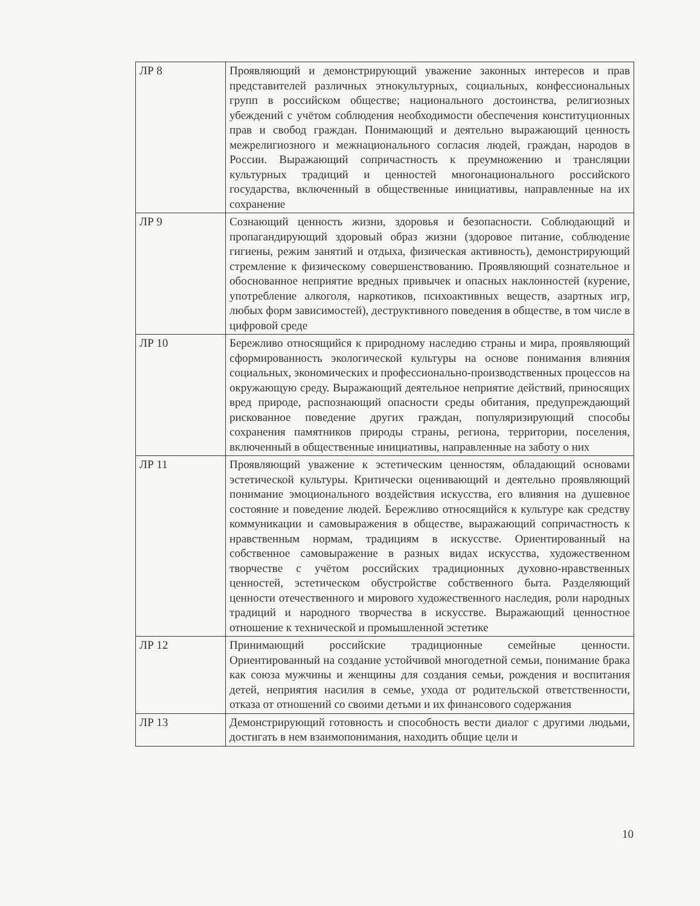| ЛР 8 | Проявляющий и демонстрирующий уважение законных интересов и прав представителей различных этнокультурных, социальных, конфессиональных групп в российском обществе; национального достоинства, религиозных убеждений с учётом соблюдения необходимости обеспечения конституционных прав и свобод граждан. Понимающий и деятельно выражающий ценность межрелигиозного и межнационального согласия людей, граждан, народов в России. Выражающий сопричастность к преумножению и трансляции культурных традиций и ценностей многонационального российского государства, включенный в общественные инициативы, направленные на их сохранение |
| ЛР 9 | Сознающий ценность жизни, здоровья и безопасности. Соблюдающий и пропагандирующий здоровый образ жизни (здоровое питание, соблюдение гигиены, режим занятий и отдыха, физическая активность), демонстрирующий стремление к физическому совершенствованию. Проявляющий сознательное и обоснованное неприятие вредных привычек и опасных наклонностей (курение, употребление алкоголя, наркотиков, психоактивных веществ, азартных игр, любых форм зависимостей), деструктивного поведения в обществе, в том числе в цифровой среде |
| ЛР 10 | Бережливо относящийся к природному наследию страны и мира, проявляющий сформированность экологической культуры на основе понимания влияния социальных, экономических и профессионально-производственных процессов на окружающую среду. Выражающий деятельное неприятие действий, приносящих вред природе, распознающий опасности среды обитания, предупреждающий рискованное поведение других граждан, популяризирующий способы сохранения памятников природы страны, региона, территории, поселения, включенный в общественные инициативы, направленные на заботу о них |
| ЛР 11 | Проявляющий уважение к эстетическим ценностям, обладающий основами эстетической культуры. Критически оценивающий и деятельно проявляющий понимание эмоционального воздействия искусства, его влияния на душевное состояние и поведение людей. Бережливо относящийся к культуре как средству коммуникации и самовыражения в обществе, выражающий сопричастность к нравственным нормам, традициям в искусстве. Ориентированный на собственное самовыражение в разных видах искусства, художественном творчестве с учётом российских традиционных духовно-нравственных ценностей, эстетическом обустройстве собственного быта. Разделяющий ценности отечественного и мирового художественного наследия, роли народных традиций и народного творчества в искусстве. Выражающий ценностное отношение к технической и промышленной эстетике |
| ЛР 12 | Принимающий российские традиционные семейные ценности. Ориентированный на создание устойчивой многодетной семьи, понимание брака как союза мужчины и женщины для создания семьи, рождения и воспитания детей, неприятия насилия в семье, ухода от родительской ответственности, отказа от отношений со своими детьми и их финансового содержания |
| ЛР 13 | Демонстрирующий готовность и способность вести диалог с другими людьми, достигать в нем взаимопонимания, находить общие цели и |
10